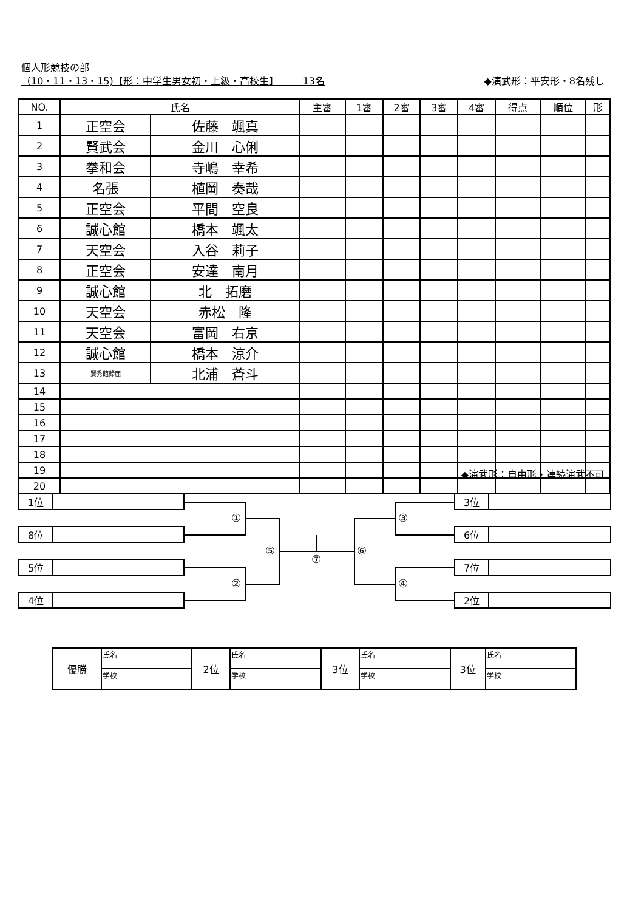個人形競技の部
（10・11・13・15)【形：中学生男女初・上級・高校生】　　　13名
◆演武形：平安形・8名残し
| NO. | 氏名 | | 主審 | 1審 | 2審 | 3審 | 4審 | 得点 | 順位 | 形 |
| --- | --- | --- | --- | --- | --- | --- | --- | --- | --- | --- |
| 1 | 正空会 | 佐藤 颯真 | | | | | | | | |
| 2 | 賢武会 | 金川 心俐 | | | | | | | | |
| 3 | 拳和会 | 寺嶋 幸希 | | | | | | | | |
| 4 | 名張 | 植岡 奏哉 | | | | | | | | |
| 5 | 正空会 | 平間 空良 | | | | | | | | |
| 6 | 誠心館 | 橋本 颯太 | | | | | | | | |
| 7 | 天空会 | 入谷 莉子 | | | | | | | | |
| 8 | 正空会 | 安達 南月 | | | | | | | | |
| 9 | 誠心館 | 北 拓磨 | | | | | | | | |
| 10 | 天空会 | 赤松 隆 | | | | | | | | |
| 11 | 天空会 | 富岡 右京 | | | | | | | | |
| 12 | 誠心館 | 橋本 涼介 | | | | | | | | |
| 13 | 賢秀館鈴鹿 | 北浦 蒼斗 | | | | | | | | |
| 14 | | | | | | | | | | |
| 15 | | | | | | | | | | |
| 16 | | | | | | | | | | |
| 17 | | | | | | | | | | |
| 18 | | | | | | | | | | |
| 19 | | | | | | | | | | |
| 20 | | | | | | | | | | |
◆演武形：自由形・連続演武不可
1位
8位
5位
4位
3位
6位
7位
2位
①
②
③
④
⑤ ⑥
⑦
| 優勝 | 氏名 | 2位 | 氏名 | 3位 | 氏名 | 3位 | 氏名 |
| | 学校 | | 学校 | | 学校 | | 学校 |